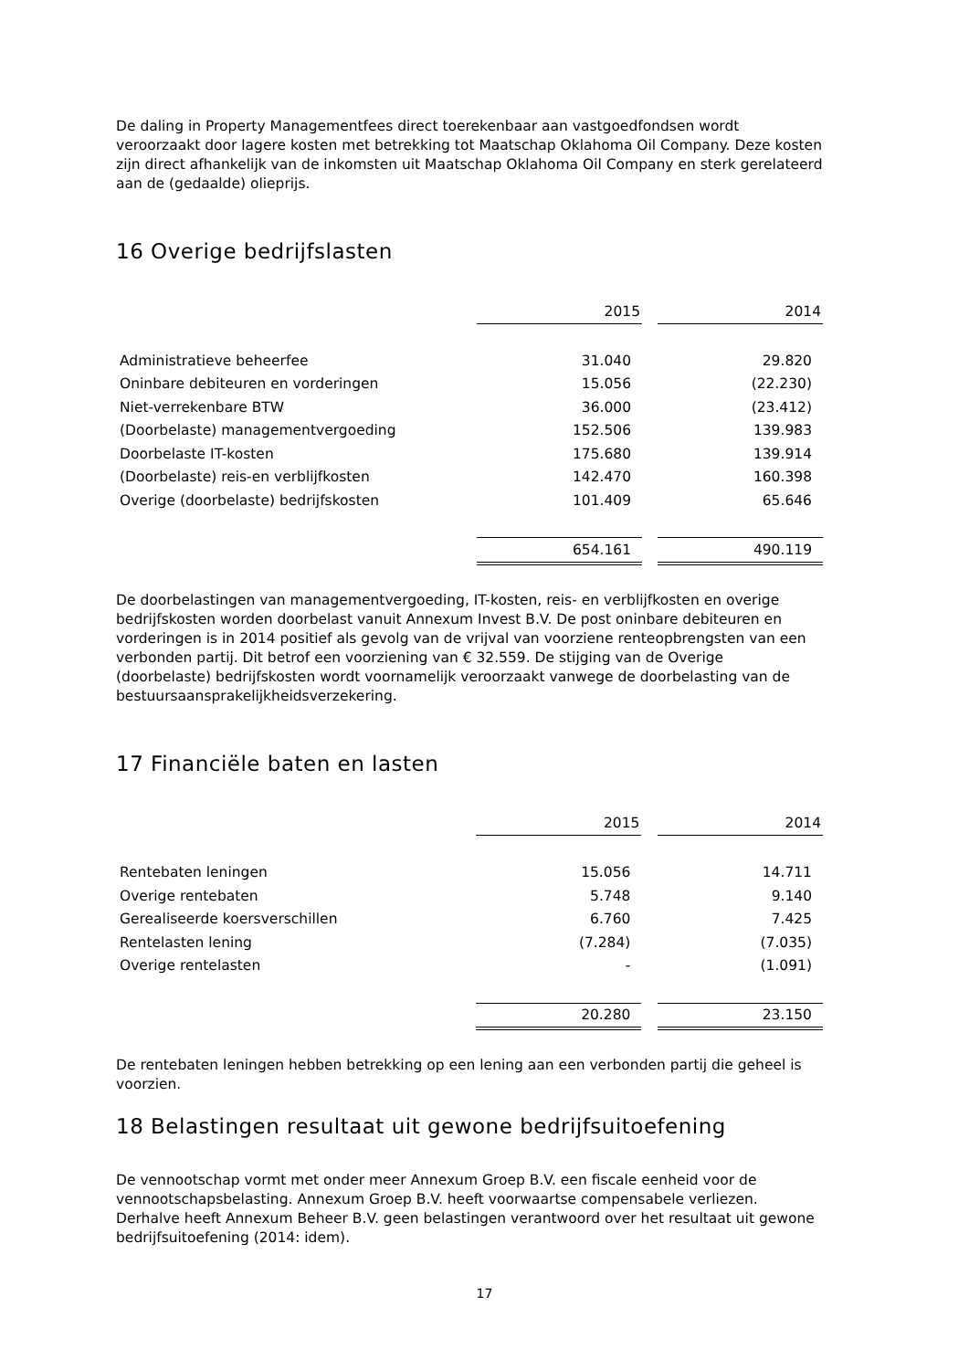De daling in Property Managementfees direct toerekenbaar aan vastgoedfondsen wordt veroorzaakt door lagere kosten met betrekking tot Maatschap Oklahoma Oil Company. Deze kosten zijn direct afhankelijk van de inkomsten uit Maatschap Oklahoma Oil Company en sterk gerelateerd aan de (gedaalde) olieprijs.
16 Overige bedrijfslasten
| | 2015 | | 2014 |
| Administratieve beheerfee | 31.040 | | 29.820 |
| Oninbare debiteuren en vorderingen | 15.056 | | (22.230) |
| Niet-verrekenbare BTW | 36.000 | | (23.412) |
| (Doorbelaste) managementvergoeding | 152.506 | | 139.983 |
| Doorbelaste IT-kosten | 175.680 | | 139.914 |
| (Doorbelaste) reis-en verblijfkosten | 142.470 | | 160.398 |
| Overige (doorbelaste) bedrijfskosten | 101.409 | | 65.646 |
| | 654.161 | | 490.119 |
De doorbelastingen van managementvergoeding, IT-kosten, reis- en verblijfkosten en overige bedrijfskosten worden doorbelast vanuit Annexum Invest B.V. De post oninbare debiteuren en vorderingen is in 2014 positief als gevolg van de vrijval van voorziene renteopbrengsten van een verbonden partij. Dit betrof een voorziening van € 32.559. De stijging van de Overige (doorbelaste) bedrijfskosten wordt voornamelijk veroorzaakt vanwege de doorbelasting van de bestuursaansprakelijkheidsverzekering.
17 Financiële baten en lasten
| | 2015 | | 2014 |
| Rentebaten leningen | 15.056 | | 14.711 |
| Overige rentebaten | 5.748 | | 9.140 |
| Gerealiseerde koersverschillen | 6.760 | | 7.425 |
| Rentelasten lening | (7.284) | | (7.035) |
| Overige rentelasten | - | | (1.091) |
| | 20.280 | | 23.150 |
De rentebaten leningen hebben betrekking op een lening aan een verbonden partij die geheel is voorzien.
18 Belastingen resultaat uit gewone bedrijfsuitoefening
De vennootschap vormt met onder meer Annexum Groep B.V. een fiscale eenheid voor de vennootschapsbelasting. Annexum Groep B.V. heeft voorwaartse compensabele verliezen. Derhalve heeft Annexum Beheer B.V. geen belastingen verantwoord over het resultaat uit gewone bedrijfsuitoefening (2014: idem).
17